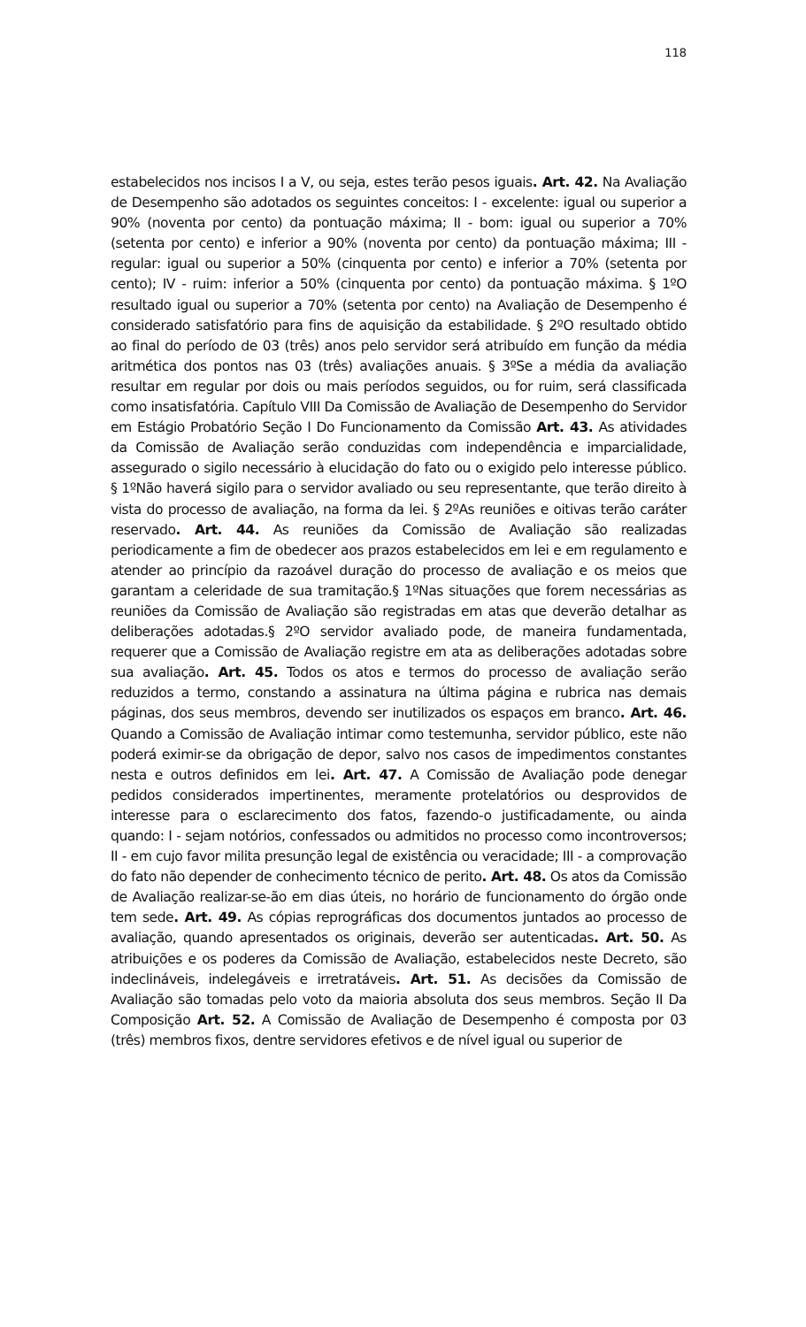118
estabelecidos nos incisos I a V, ou seja, estes terão pesos iguais. Art. 42. Na Avaliação de Desempenho são adotados os seguintes conceitos: I - excelente: igual ou superior a 90% (noventa por cento) da pontuação máxima; II - bom: igual ou superior a 70% (setenta por cento) e inferior a 90% (noventa por cento) da pontuação máxima; III - regular: igual ou superior a 50% (cinquenta por cento) e inferior a 70% (setenta por cento); IV - ruim: inferior a 50% (cinquenta por cento) da pontuação máxima. § 1ºO resultado igual ou superior a 70% (setenta por cento) na Avaliação de Desempenho é considerado satisfatório para fins de aquisição da estabilidade. § 2ºO resultado obtido ao final do período de 03 (três) anos pelo servidor será atribuído em função da média aritmética dos pontos nas 03 (três) avaliações anuais. § 3ºSe a média da avaliação resultar em regular por dois ou mais períodos seguidos, ou for ruim, será classificada como insatisfatória. Capítulo VIII Da Comissão de Avaliação de Desempenho do Servidor em Estágio Probatório Seção I Do Funcionamento da Comissão Art. 43. As atividades da Comissão de Avaliação serão conduzidas com independência e imparcialidade, assegurado o sigilo necessário à elucidação do fato ou o exigido pelo interesse público. § 1ºNão haverá sigilo para o servidor avaliado ou seu representante, que terão direito à vista do processo de avaliação, na forma da lei. § 2ºAs reuniões e oitivas terão caráter reservado. Art. 44. As reuniões da Comissão de Avaliação são realizadas periodicamente a fim de obedecer aos prazos estabelecidos em lei e em regulamento e atender ao princípio da razoável duração do processo de avaliação e os meios que garantam a celeridade de sua tramitação.§ 1ºNas situações que forem necessárias as reuniões da Comissão de Avaliação são registradas em atas que deverão detalhar as deliberações adotadas.§ 2ºO servidor avaliado pode, de maneira fundamentada, requerer que a Comissão de Avaliação registre em ata as deliberações adotadas sobre sua avaliação. Art. 45. Todos os atos e termos do processo de avaliação serão reduzidos a termo, constando a assinatura na última página e rubrica nas demais páginas, dos seus membros, devendo ser inutilizados os espaços em branco. Art. 46. Quando a Comissão de Avaliação intimar como testemunha, servidor público, este não poderá eximir-se da obrigação de depor, salvo nos casos de impedimentos constantes nesta e outros definidos em lei. Art. 47. A Comissão de Avaliação pode denegar pedidos considerados impertinentes, meramente protelatórios ou desprovidos de interesse para o esclarecimento dos fatos, fazendo-o justificadamente, ou ainda quando: I - sejam notórios, confessados ou admitidos no processo como incontroversos; II - em cujo favor milita presunção legal de existência ou veracidade; III - a comprovação do fato não depender de conhecimento técnico de perito. Art. 48. Os atos da Comissão de Avaliação realizar-se-ão em dias úteis, no horário de funcionamento do órgão onde tem sede. Art. 49. As cópias reprográficas dos documentos juntados ao processo de avaliação, quando apresentados os originais, deverão ser autenticadas. Art. 50. As atribuições e os poderes da Comissão de Avaliação, estabelecidos neste Decreto, são indeclináveis, indelegáveis e irretratáveis. Art. 51. As decisões da Comissão de Avaliação são tomadas pelo voto da maioria absoluta dos seus membros. Seção II Da Composição Art. 52. A Comissão de Avaliação de Desempenho é composta por 03 (três) membros fixos, dentre servidores efetivos e de nível igual ou superior de